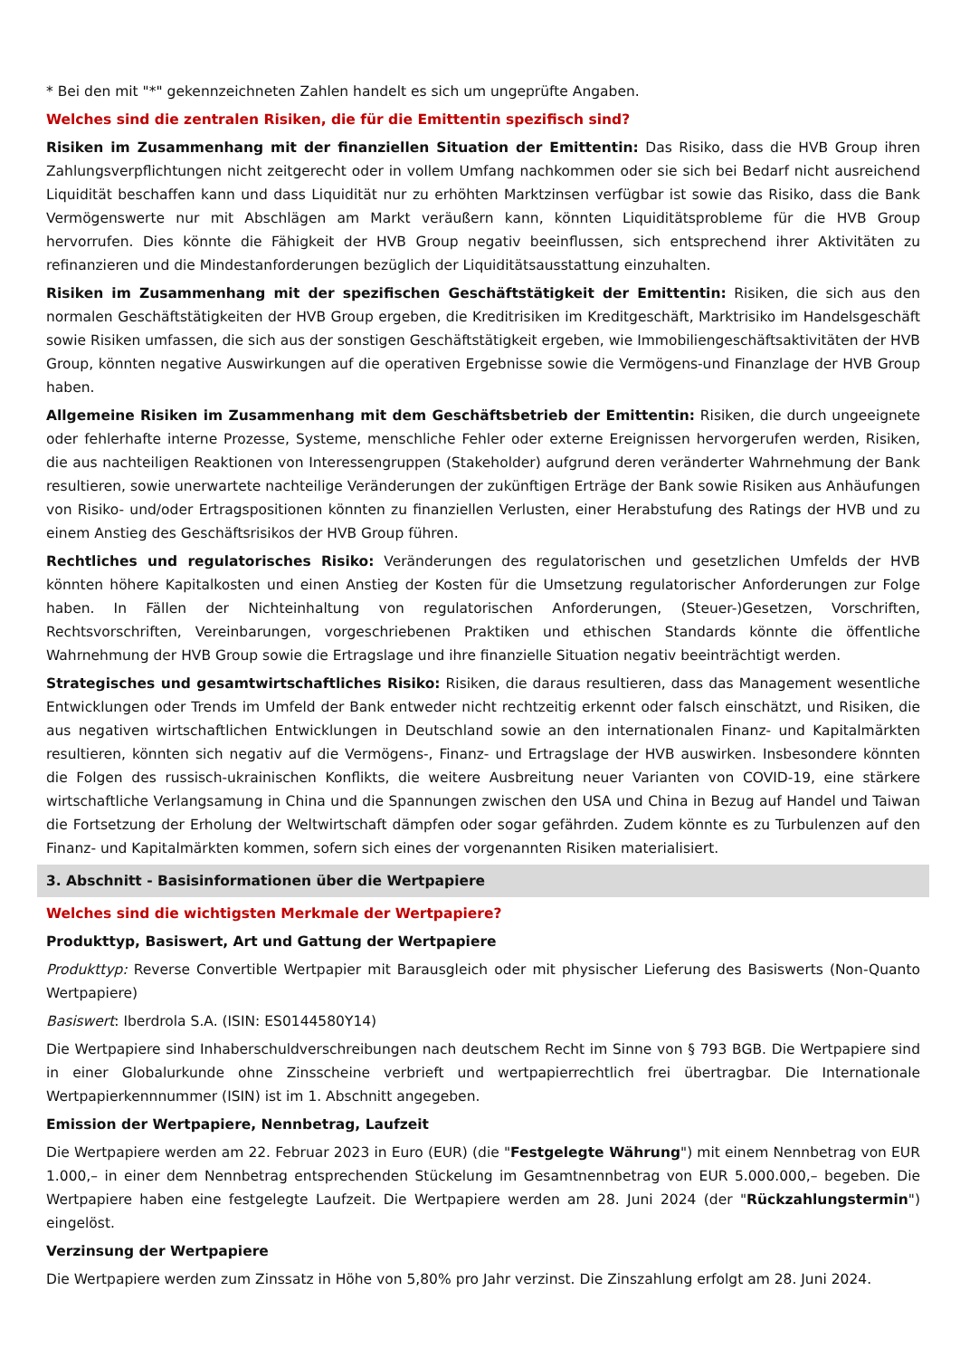* Bei den mit "*" gekennzeichneten Zahlen handelt es sich um ungeprüfte Angaben.
Welches sind die zentralen Risiken, die für die Emittentin spezifisch sind?
Risiken im Zusammenhang mit der finanziellen Situation der Emittentin: Das Risiko, dass die HVB Group ihren Zahlungsverpflichtungen nicht zeitgerecht oder in vollem Umfang nachkommen oder sie sich bei Bedarf nicht ausreichend Liquidität beschaffen kann und dass Liquidität nur zu erhöhten Marktzinsen verfügbar ist sowie das Risiko, dass die Bank Vermögenswerte nur mit Abschlägen am Markt veräußern kann, könnten Liquiditätsprobleme für die HVB Group hervorrufen. Dies könnte die Fähigkeit der HVB Group negativ beeinflussen, sich entsprechend ihrer Aktivitäten zu refinanzieren und die Mindestanforderungen bezüglich der Liquiditätsausstattung einzuhalten.
Risiken im Zusammenhang mit der spezifischen Geschäftstätigkeit der Emittentin: Risiken, die sich aus den normalen Geschäftstätigkeiten der HVB Group ergeben, die Kreditrisiken im Kreditgeschäft, Marktrisiko im Handelsgeschäft sowie Risiken umfassen, die sich aus der sonstigen Geschäftstätigkeit ergeben, wie Immobiliengeschäftsaktivitäten der HVB Group, könnten negative Auswirkungen auf die operativen Ergebnisse sowie die Vermögens-und Finanzlage der HVB Group haben.
Allgemeine Risiken im Zusammenhang mit dem Geschäftsbetrieb der Emittentin: Risiken, die durch ungeeignete oder fehlerhafte interne Prozesse, Systeme, menschliche Fehler oder externe Ereignissen hervorgerufen werden, Risiken, die aus nachteiligen Reaktionen von Interessengruppen (Stakeholder) aufgrund deren veränderter Wahrnehmung der Bank resultieren, sowie unerwartete nachteilige Veränderungen der zukünftigen Erträge der Bank sowie Risiken aus Anhäufungen von Risiko- und/oder Ertragspositionen könnten zu finanziellen Verlusten, einer Herabstufung des Ratings der HVB und zu einem Anstieg des Geschäftsrisikos der HVB Group führen.
Rechtliches und regulatorisches Risiko: Veränderungen des regulatorischen und gesetzlichen Umfelds der HVB könnten höhere Kapitalkosten und einen Anstieg der Kosten für die Umsetzung regulatorischer Anforderungen zur Folge haben. In Fällen der Nichteinhaltung von regulatorischen Anforderungen, (Steuer-)Gesetzen, Vorschriften, Rechtsvorschriften, Vereinbarungen, vorgeschriebenen Praktiken und ethischen Standards könnte die öffentliche Wahrnehmung der HVB Group sowie die Ertragslage und ihre finanzielle Situation negativ beeinträchtigt werden.
Strategisches und gesamtwirtschaftliches Risiko: Risiken, die daraus resultieren, dass das Management wesentliche Entwicklungen oder Trends im Umfeld der Bank entweder nicht rechtzeitig erkennt oder falsch einschätzt, und Risiken, die aus negativen wirtschaftlichen Entwicklungen in Deutschland sowie an den internationalen Finanz- und Kapitalmärkten resultieren, könnten sich negativ auf die Vermögens-, Finanz- und Ertragslage der HVB auswirken. Insbesondere könnten die Folgen des russisch-ukrainischen Konflikts, die weitere Ausbreitung neuer Varianten von COVID-19, eine stärkere wirtschaftliche Verlangsamung in China und die Spannungen zwischen den USA und China in Bezug auf Handel und Taiwan die Fortsetzung der Erholung der Weltwirtschaft dämpfen oder sogar gefährden. Zudem könnte es zu Turbulenzen auf den Finanz- und Kapitalmärkten kommen, sofern sich eines der vorgenannten Risiken materialisiert.
3. Abschnitt - Basisinformationen über die Wertpapiere
Welches sind die wichtigsten Merkmale der Wertpapiere?
Produkttyp, Basiswert, Art und Gattung der Wertpapiere
Produkttyp: Reverse Convertible Wertpapier mit Barausgleich oder mit physischer Lieferung des Basiswerts (Non-Quanto Wertpapiere)
Basiswert: Iberdrola S.A. (ISIN: ES0144580Y14)
Die Wertpapiere sind Inhaberschuldverschreibungen nach deutschem Recht im Sinne von § 793 BGB. Die Wertpapiere sind in einer Globalurkunde ohne Zinsscheine verbrieft und wertpapierrechtlich frei übertragbar. Die Internationale Wertpapierkennnummer (ISIN) ist im 1. Abschnitt angegeben.
Emission der Wertpapiere, Nennbetrag, Laufzeit
Die Wertpapiere werden am 22. Februar 2023 in Euro (EUR) (die "Festgelegte Währung") mit einem Nennbetrag von EUR 1.000,– in einer dem Nennbetrag entsprechenden Stückelung im Gesamtnennbetrag von EUR 5.000.000,– begeben. Die Wertpapiere haben eine festgelegte Laufzeit. Die Wertpapiere werden am 28. Juni 2024 (der "Rückzahlungstermin") eingelöst.
Verzinsung der Wertpapiere
Die Wertpapiere werden zum Zinssatz in Höhe von 5,80% pro Jahr verzinst. Die Zinszahlung erfolgt am 28. Juni 2024.